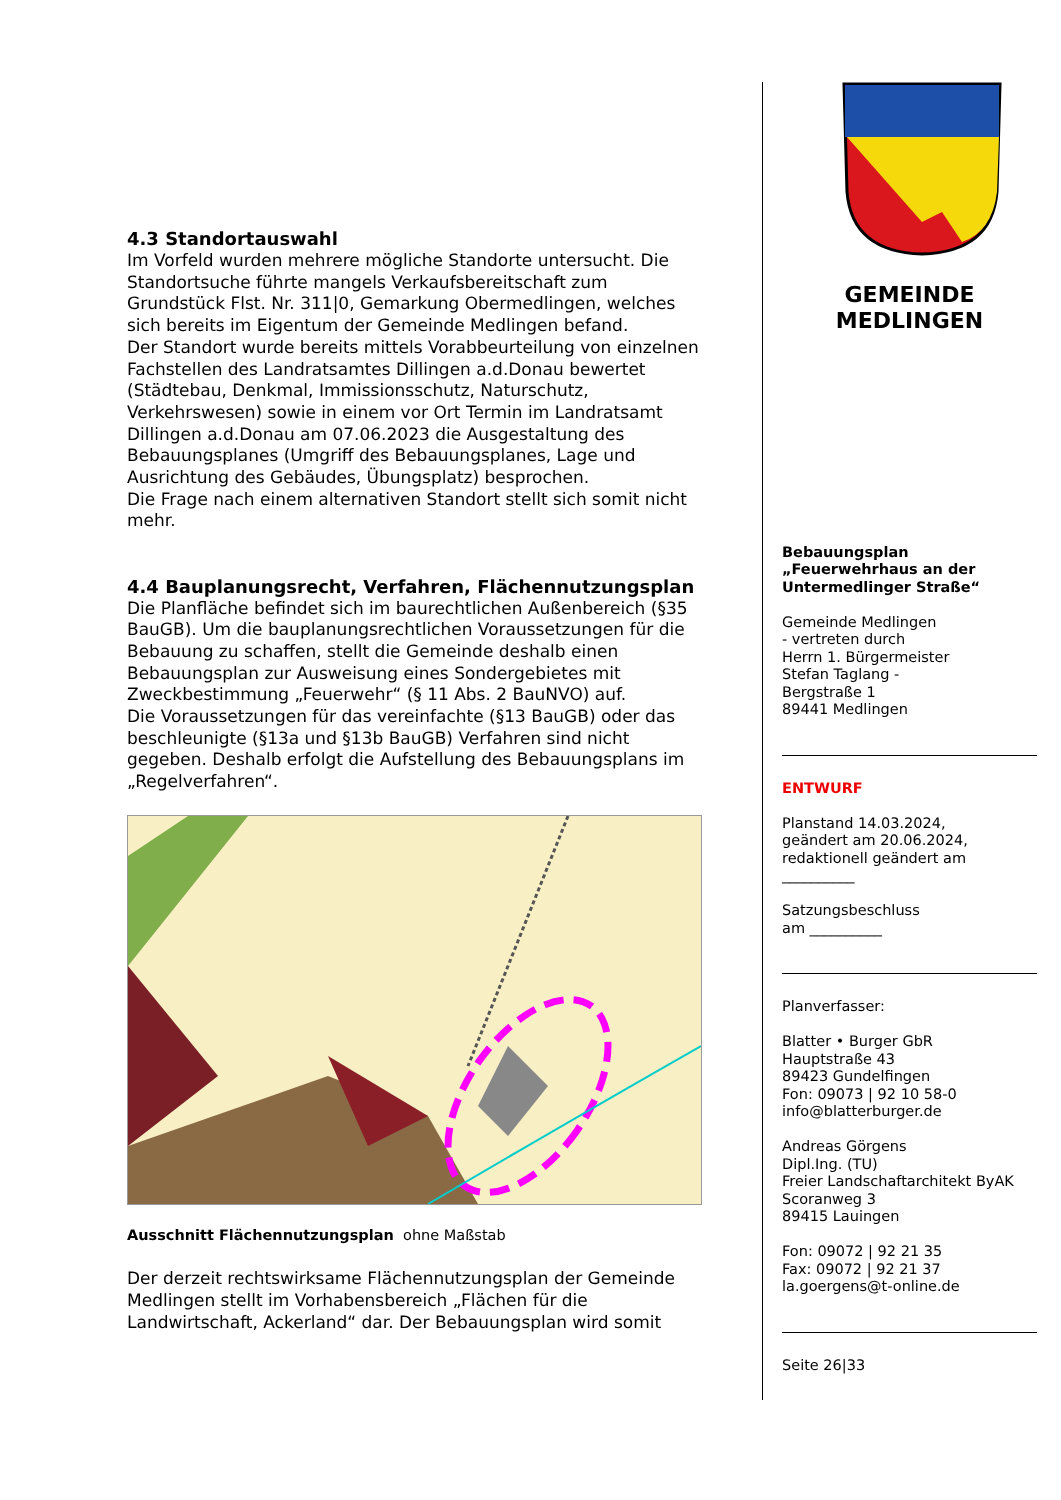4.3 Standortauswahl
Im Vorfeld wurden mehrere mögliche Standorte untersucht. Die Standortsuche führte mangels Verkaufsbereitschaft zum Grundstück Flst. Nr. 311|0, Gemarkung Obermedlingen, welches sich bereits im Eigentum der Gemeinde Medlingen befand.
Der Standort wurde bereits mittels Vorabbeurteilung von einzelnen Fachstellen des Landratsamtes Dillingen a.d.Donau bewertet (Städtebau, Denkmal, Immissionsschutz, Naturschutz, Verkehrswesen) sowie in einem vor Ort Termin im Landratsamt Dillingen a.d.Donau am 07.06.2023 die Ausgestaltung des Bebauungsplanes (Umgriff des Bebauungsplanes, Lage und Ausrichtung des Gebäudes, Übungsplatz) besprochen.
Die Frage nach einem alternativen Standort stellt sich somit nicht mehr.
4.4 Bauplanungsrecht, Verfahren, Flächennutzungsplan
Die Planfläche befindet sich im baurechtlichen Außenbereich (§35 BauGB). Um die bauplanungsrechtlichen Voraussetzungen für die Bebauung zu schaffen, stellt die Gemeinde deshalb einen Bebauungsplan zur Ausweisung eines Sondergebietes mit Zweckbestimmung „Feuerwehr“ (§ 11 Abs. 2 BauNVO) auf.
Die Voraussetzungen für das vereinfachte (§13 BauGB) oder das beschleunigte (§13a und §13b BauGB) Verfahren sind nicht gegeben. Deshalb erfolgt die Aufstellung des Bebauungsplans im „Regelverfahren“.
Ausschnitt Flächennutzungsplan ohne Maßstab
Der derzeit rechtswirksame Flächennutzungsplan der Gemeinde Medlingen stellt im Vorhabensbereich „Flächen für die Landwirtschaft, Ackerland“ dar. Der Bebauungsplan wird somit
GEMEINDE
MEDLINGEN
Bebauungsplan „Feuerwehrhaus an der Untermedlinger Straße“
Gemeinde Medlingen
- vertreten durch
Herrn 1. Bürgermeister
Stefan Taglang -
Bergstraße 1
89441 Medlingen
ENTWURF
Planstand 14.03.2024,
geändert am 20.06.2024,
redaktionell geändert am
__________
Satzungsbeschluss
am __________
Planverfasser:
Blatter • Burger GbR
Hauptstraße 43
89423 Gundelfingen
Fon: 09073 | 92 10 58-0
info@blatterburger.de
Andreas Görgens
Dipl.Ing. (TU)
Freier Landschaftarchitekt ByAK
Scoranweg 3
89415 Lauingen
Fon: 09072 | 92 21 35
Fax: 09072 | 92 21 37
la.goergens@t-online.de
Seite 26|33